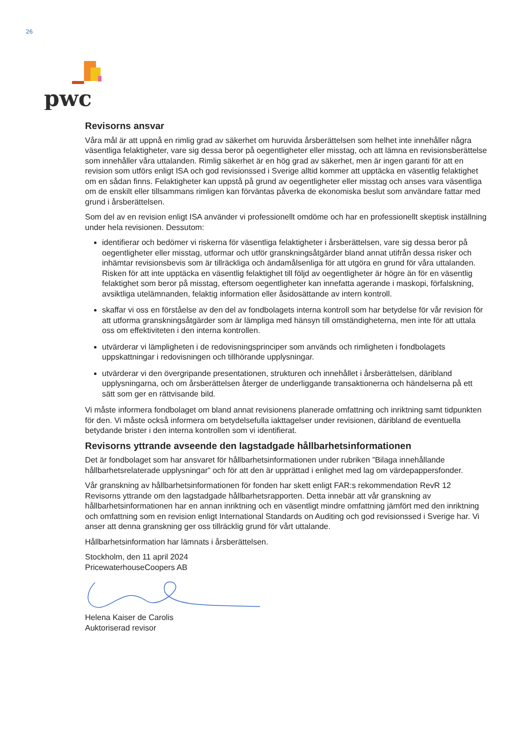26
pwc
Revisorns ansvar
Våra mål är att uppnå en rimlig grad av säkerhet om huruvida årsberättelsen som helhet inte innehåller några väsentliga felaktigheter, vare sig dessa beror på oegentligheter eller misstag, och att lämna en revisionsberättelse som innehåller våra uttalanden. Rimlig säkerhet är en hög grad av säkerhet, men är ingen garanti för att en revision som utförs enligt ISA och god revisionssed i Sverige alltid kommer att upptäcka en väsentlig felaktighet om en sådan finns. Felaktigheter kan uppstå på grund av oegentligheter eller misstag och anses vara väsentliga om de enskilt eller tillsammans rimligen kan förväntas påverka de ekonomiska beslut som användare fattar med grund i årsberättelsen.
Som del av en revision enligt ISA använder vi professionellt omdöme och har en professionellt skeptisk inställning under hela revisionen. Dessutom:
identifierar och bedömer vi riskerna för väsentliga felaktigheter i årsberättelsen, vare sig dessa beror på oegentligheter eller misstag, utformar och utför granskningsåtgärder bland annat utifrån dessa risker och inhämtar revisionsbevis som är tillräckliga och ändamålsenliga för att utgöra en grund för våra uttalanden. Risken för att inte upptäcka en väsentlig felaktighet till följd av oegentligheter är högre än för en väsentlig felaktighet som beror på misstag, eftersom oegentligheter kan innefatta agerande i maskopi, förfalskning, avsiktliga utelämnanden, felaktig information eller åsidosättande av intern kontroll.
skaffar vi oss en förståelse av den del av fondbolagets interna kontroll som har betydelse för vår revision för att utforma granskningsåtgärder som är lämpliga med hänsyn till omständigheterna, men inte för att uttala oss om effektiviteten i den interna kontrollen.
utvärderar vi lämpligheten i de redovisningsprinciper som används och rimligheten i fondbolagets uppskattningar i redovisningen och tillhörande upplysningar.
utvärderar vi den övergripande presentationen, strukturen och innehållet i årsberättelsen, däribland upplysningarna, och om årsberättelsen återger de underliggande transaktionerna och händelserna på ett sätt som ger en rättvisande bild.
Vi måste informera fondbolaget om bland annat revisionens planerade omfattning och inriktning samt tidpunkten för den. Vi måste också informera om betydelsefulla iakttagelser under revisionen, däribland de eventuella betydande brister i den interna kontrollen som vi identifierat.
Revisorns yttrande avseende den lagstadgade hållbarhetsinformationen
Det är fondbolaget som har ansvaret för hållbarhetsinformationen under rubriken ”Bilaga innehållande hållbarhetsrelaterade upplysningar” och för att den är upprättad i enlighet med lag om värdepappersfonder.
Vår granskning av hållbarhetsinformationen för fonden har skett enligt FAR:s rekommendation RevR 12 Revisorns yttrande om den lagstadgade hållbarhetsrapporten. Detta innebär att vår granskning av hållbarhetsinformationen har en annan inriktning och en väsentligt mindre omfattning jämfört med den inriktning och omfattning som en revision enligt International Standards on Auditing och god revisionssed i Sverige har. Vi anser att denna granskning ger oss tillräcklig grund för vårt uttalande.
Hållbarhetsinformation har lämnats i årsberättelsen.
Stockholm, den 11 april 2024
PricewaterhouseCoopers AB
Helena Kaiser de Carolis
Auktoriserad revisor